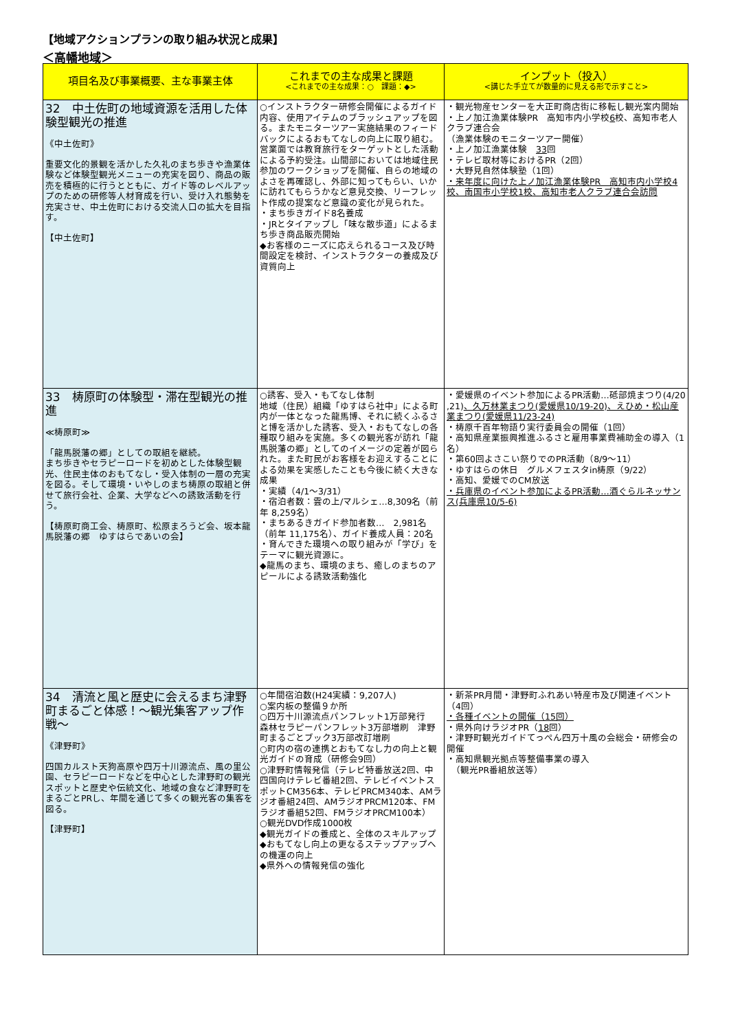【地域アクションプランの取り組み状況と成果】
＜高幡地域＞
| 項目名及び事業概要、主な事業主体 | これまでの主な成果と課題 <これまでの主な成果：○ 課題：◆> | インプット（投入） <講じた手立てが数量的に見える形で示すこと> |
| --- | --- | --- |
| 32 中土佐町の地域資源を活用した体験型観光の推進 《中土佐町》 重要文化的景観を活かした久礼のまち歩きや漁業体験など体験型観光メニューの充実を図り、商品の販売を積極的に行うとともに、ガイド等のレベルアップのための研修等人材育成を行い、受け入れ態勢を充実させ、中土佐町における交流人口の拡大を目指す。 【中土佐町】 | ○インストラクター研修会開催によるガイド内容、使用アイテムのブラッシュアップを図る。またモニターツアー実施結果のフィードバックによるおもてなしの向上に取り組む。営業面では教育旅行をターゲットとした活動による予約受注。山間部においては地域住民参加のワークショップを開催、自らの地域のよさを再確認し、外部に知ってもらい、いかに訪れてもらうかなど意見交換、リーフレット作成の提案など意識の変化が見られた。 ・まち歩きガイド8名養成 ・JRとタイアップし「味な散歩道」によるまち歩き商品販売開始 ◆お客様のニーズに応えられるコース及び時間設定を検討、インストラクターの養成及び資質向上 | ・観光物産センターを大正町商店街に移転し観光案内開始 ・上ノ加江漁業体験PR 高知市内小学校 6 校、高知市老人クラブ連合会 （漁業体験のモニターツアー開催） ・上ノ加江漁業体験 33 回 ・テレビ取材等におけるPR（2回） ・大野見自然体験塾（1回） ・来年度に向けた上ノ加江漁業体験PR 高知市内小学校4校、南国市小学校1校、高知市老人クラブ連合会訪問 |
| 33 梼原町の体験型・滞在型観光の推進 ≪梼原町≫ 「龍馬脱藩の郷」としての取組を継続。 まち歩きやセラピーロードを初めとした体験型観光、住民主体のおもてなし・受入体制の一層の充実を図る。そして環境・いやしのまち梼原の取組と併せて旅行会社、企業、大学などへの誘致活動を行う。 【梼原町商工会、梼原町、松原まろうど会、坂本龍馬脱藩の郷 ゆすはらであいの会】 | ○誘客、受入・もてなし体制 地域（住民）組織「ゆすはら社中」による町内が一体となった龍馬博、それに続くふるさと博を活かした誘客、受入・おもてなしの各種取り組みを実施。多くの観光客が訪れ「龍馬脱藩の郷」としてのイメージの定着が図られた。また町民がお客様をお迎えすることによる効果を実感したことも今後に続く大きな成果 ・実績（4/1～3/31） ・宿泊者数：雲の上/マルシェ…8,309名（前年 8,259名） ・まちあるきガイド参加者数… 2,981名（前年 11,175名）、ガイド養成人員：20名 ・育んできた環境への取り組みが「学び」をテーマに観光資源に。 ◆龍馬のまち、環境のまち、癒しのまちのアピールによる誘致活動強化 | ・愛媛県のイベント参加によるPR活動…砥部焼まつり(4/20 ,21) 、久万林業まつり(愛媛県10/19-20)、えひめ・松山産業まつり(愛媛県11/23-24) ・梼原千百年物語り実行委員会の開催（1回） ・高知県産業振興推進ふるさと雇用事業費補助金の導入（1名） ・第60回よさこい祭りでのPR活動（8/9～11） ・ゆすはらの休日 グルメフェスタin梼原（9/22） ・高知、愛媛でのCM放送 ・兵庫県のイベント参加によるPR活動…酒ぐらルネッサンス(兵庫県10/5-6) |
| 34 清流と風と歴史に会えるまち津野町まるごと体感！～観光集客アップ作戦～ 《津野町》 四国カルスト天狗高原や四万十川源流点、風の里公園、セラピーロードなどを中心とした津野町の観光スポットと歴史や伝統文化、地域の食など津野町をまるごとPRし、年間を通じて多くの観光客の集客を図る。 【津野町】 | ○年間宿泊数(H24実績：9,207人) ○案内板の整備９か所 ○四万十川源流点パンフレット1万部発行 森林セラピーパンフレット3万部増刷 津野町まるごとブック3万部改訂増刷 ○町内の宿の連携とおもてなし力の向上と観光ガイドの育成（研修会9回） ○津野町情報発信（テレビ特番放送2回、中四国向けテレビ番組2回、テレビイベントスポットCM356本、テレビPRCM340本、AMラジオ番組24回、AMラジオPRCM120本、FMラジオ番組52回、FMラジオPRCM100本） ○観光DVD作成1000枚 ◆観光ガイドの養成と、全体のスキルアップ ◆おもてなし向上の更なるステップアップへの機運の向上 ◆県外への情報発信の強化 | ・新茶PR月間・津野町ふれあい特産市及び関連イベント（4回） ・各種イベントの開催（15回） ・県外向けラジオPR（ 18 回） ・津野町観光ガイドてっぺん四万十風の会総会・研修会の開催 ・高知県観光拠点等整備事業の導入 （観光PR番組放送等） |